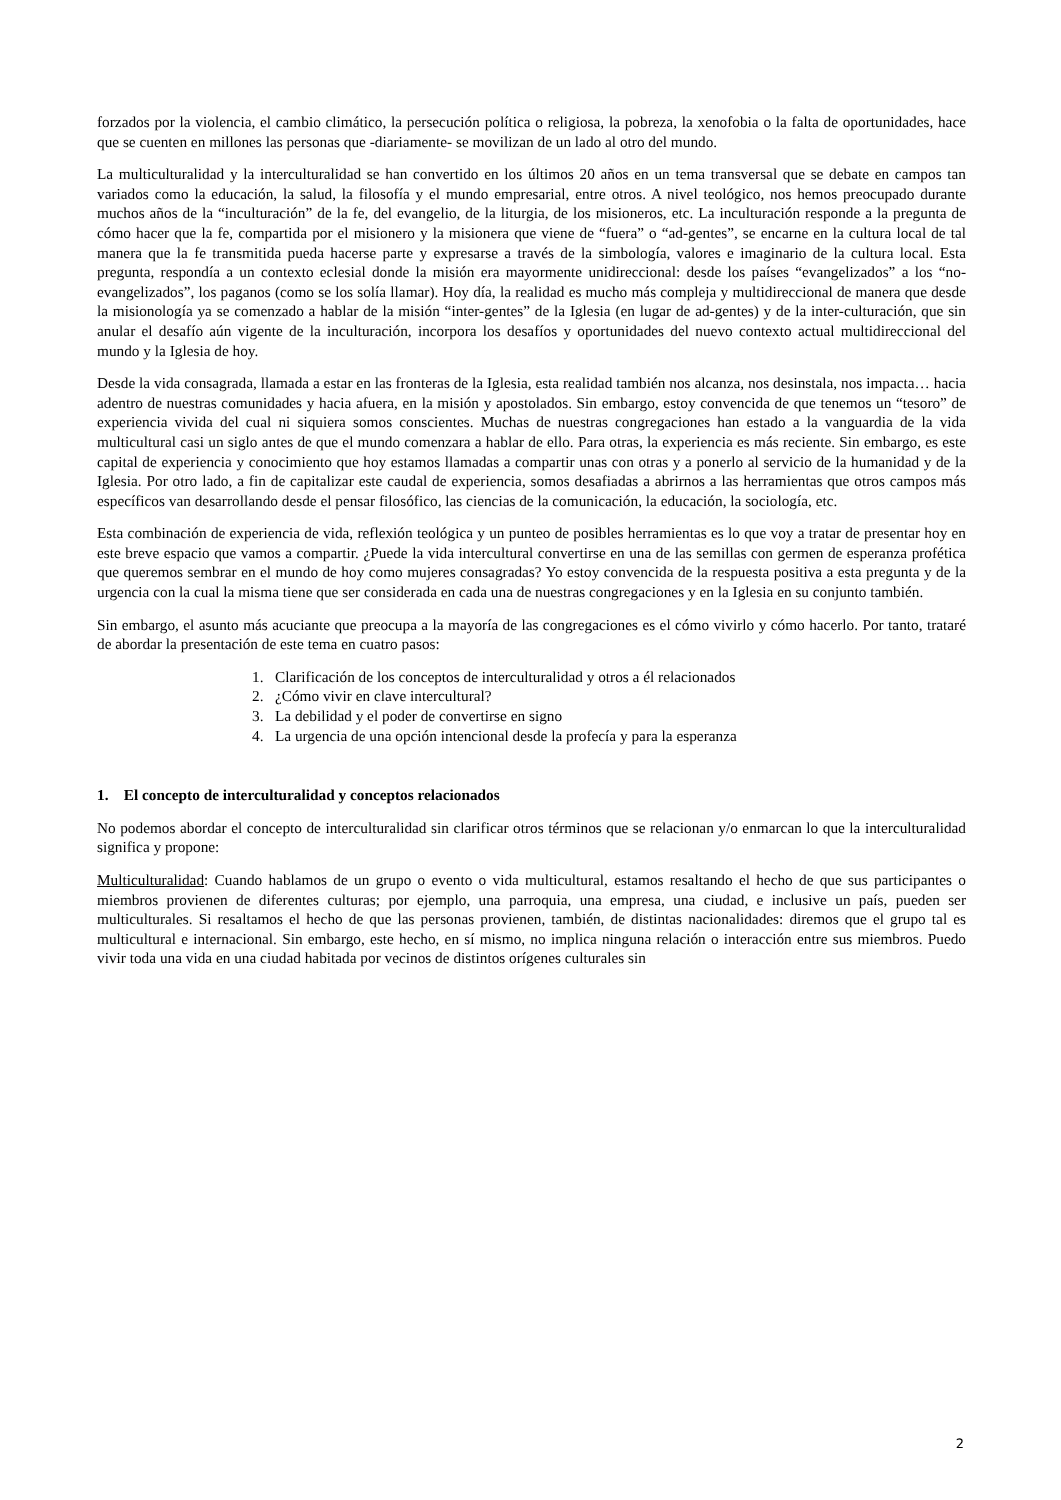forzados por la violencia, el cambio climático, la persecución política o religiosa, la pobreza, la xenofobia o la falta de oportunidades, hace que se cuenten en millones las personas que -diariamente- se movilizan de un lado al otro del mundo.
La multiculturalidad y la interculturalidad se han convertido en los últimos 20 años en un tema transversal que se debate en campos tan variados como la educación, la salud, la filosofía y el mundo empresarial, entre otros. A nivel teológico, nos hemos preocupado durante muchos años de la “inculturación” de la fe, del evangelio, de la liturgia, de los misioneros, etc. La inculturación responde a la pregunta de cómo hacer que la fe, compartida por el misionero y la misionera que viene de “fuera” o “ad-gentes”, se encarne en la cultura local de tal manera que la fe transmitida pueda hacerse parte y expresarse a través de la simbología, valores e imaginario de la cultura local. Esta pregunta, respondía a un contexto eclesial donde la misión era mayormente unidireccional: desde los países “evangelizados” a los “no-evangelizados”, los paganos (como se los solía llamar). Hoy día, la realidad es mucho más compleja y multidireccional de manera que desde la misionología ya se comenzado a hablar de la misión “inter-gentes” de la Iglesia (en lugar de ad-gentes) y de la inter-culturación, que sin anular el desafío aún vigente de la inculturación, incorpora los desafíos y oportunidades del nuevo contexto actual multidireccional del mundo y la Iglesia de hoy.
Desde la vida consagrada, llamada a estar en las fronteras de la Iglesia, esta realidad también nos alcanza, nos desinstala, nos impacta… hacia adentro de nuestras comunidades y hacia afuera, en la misión y apostolados. Sin embargo, estoy convencida de que tenemos un “tesoro” de experiencia vivida del cual ni siquiera somos conscientes. Muchas de nuestras congregaciones han estado a la vanguardia de la vida multicultural casi un siglo antes de que el mundo comenzara a hablar de ello. Para otras, la experiencia es más reciente. Sin embargo, es este capital de experiencia y conocimiento que hoy estamos llamadas a compartir unas con otras y a ponerlo al servicio de la humanidad y de la Iglesia. Por otro lado, a fin de capitalizar este caudal de experiencia, somos desafiadas a abrirnos a las herramientas que otros campos más específicos van desarrollando desde el pensar filosófico, las ciencias de la comunicación, la educación, la sociología, etc.
Esta combinación de experiencia de vida, reflexión teológica y un punteo de posibles herramientas es lo que voy a tratar de presentar hoy en este breve espacio que vamos a compartir. ¿Puede la vida intercultural convertirse en una de las semillas con germen de esperanza profética que queremos sembrar en el mundo de hoy como mujeres consagradas? Yo estoy convencida de la respuesta positiva a esta pregunta y de la urgencia con la cual la misma tiene que ser considerada en cada una de nuestras congregaciones y en la Iglesia en su conjunto también.
Sin embargo, el asunto más acuciante que preocupa a la mayoría de las congregaciones es el cómo vivirlo y cómo hacerlo. Por tanto, trataré de abordar la presentación de este tema en cuatro pasos:
1. Clarificación de los conceptos de interculturalidad y otros a él relacionados
2. ¿Cómo vivir en clave intercultural?
3. La debilidad y el poder de convertirse en signo
4. La urgencia de una opción intencional desde la profecía y para la esperanza
1. El concepto de interculturalidad y conceptos relacionados
No podemos abordar el concepto de interculturalidad sin clarificar otros términos que se relacionan y/o enmarcan lo que la interculturalidad significa y propone:
Multiculturalidad: Cuando hablamos de un grupo o evento o vida multicultural, estamos resaltando el hecho de que sus participantes o miembros provienen de diferentes culturas; por ejemplo, una parroquia, una empresa, una ciudad, e inclusive un país, pueden ser multiculturales. Si resaltamos el hecho de que las personas provienen, también, de distintas nacionalidades: diremos que el grupo tal es multicultural e internacional. Sin embargo, este hecho, en sí mismo, no implica ninguna relación o interacción entre sus miembros. Puedo vivir toda una vida en una ciudad habitada por vecinos de distintos orígenes culturales sin
2